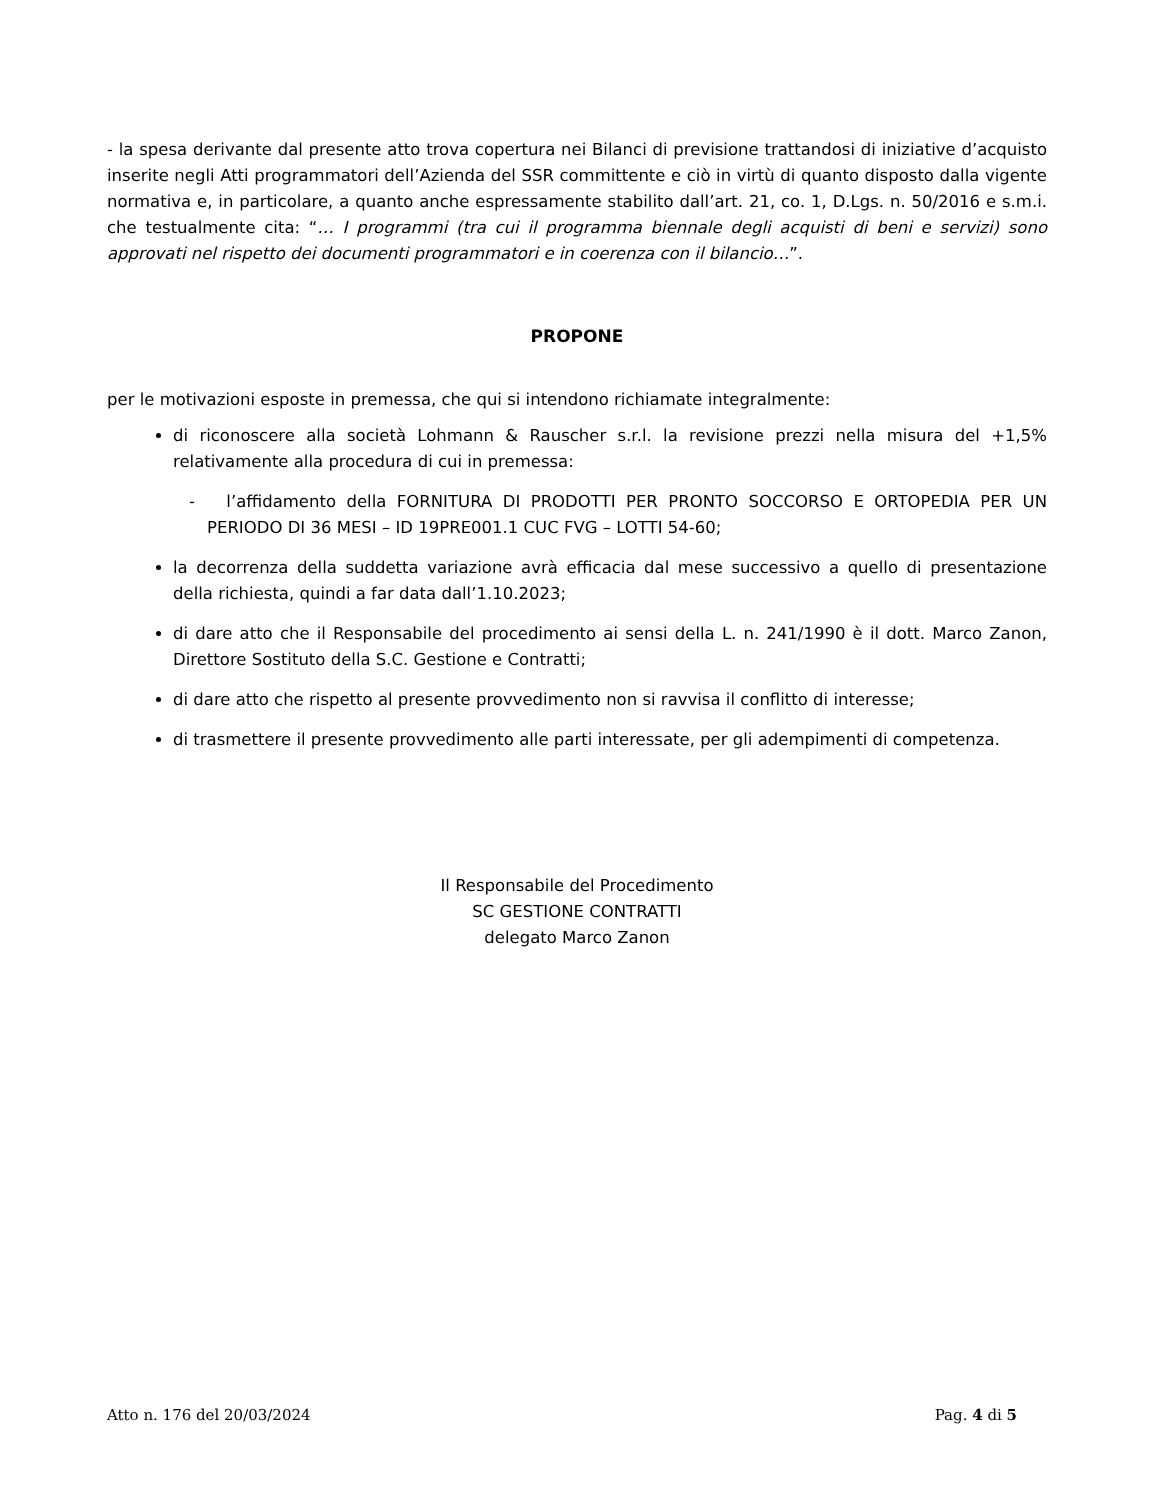- la spesa derivante dal presente atto trova copertura nei Bilanci di previsione trattandosi di iniziative d’acquisto inserite negli Atti programmatori dell’Azienda del SSR committente e ciò in virtù di quanto disposto dalla vigente normativa e, in particolare, a quanto anche espressamente stabilito dall’art. 21, co. 1, D.Lgs. n. 50/2016 e s.m.i. che testualmente cita: “… I programmi (tra cui il programma biennale degli acquisti di beni e servizi) sono approvati nel rispetto dei documenti programmatori e in coerenza con il bilancio…”.
PROPONE
per le motivazioni esposte in premessa, che qui si intendono richiamate integralmente:
di riconoscere alla società Lohmann & Rauscher s.r.l. la revisione prezzi nella misura del +1,5% relativamente alla procedura di cui in premessa:
- l’affidamento della FORNITURA DI PRODOTTI PER PRONTO SOCCORSO E ORTOPEDIA PER UN PERIODO DI 36 MESI – ID 19PRE001.1 CUC FVG – LOTTI 54-60;
la decorrenza della suddetta variazione avrà efficacia dal mese successivo a quello di presentazione della richiesta, quindi a far data dall’1.10.2023;
di dare atto che il Responsabile del procedimento ai sensi della L. n. 241/1990 è il dott. Marco Zanon, Direttore Sostituto della S.C. Gestione e Contratti;
di dare atto che rispetto al presente provvedimento non si ravvisa il conflitto di interesse;
di trasmettere il presente provvedimento alle parti interessate, per gli adempimenti di competenza.
Il Responsabile del Procedimento
SC GESTIONE CONTRATTI
delegato Marco Zanon
Atto n. 176 del 20/03/2024 Pag. 4 di 5